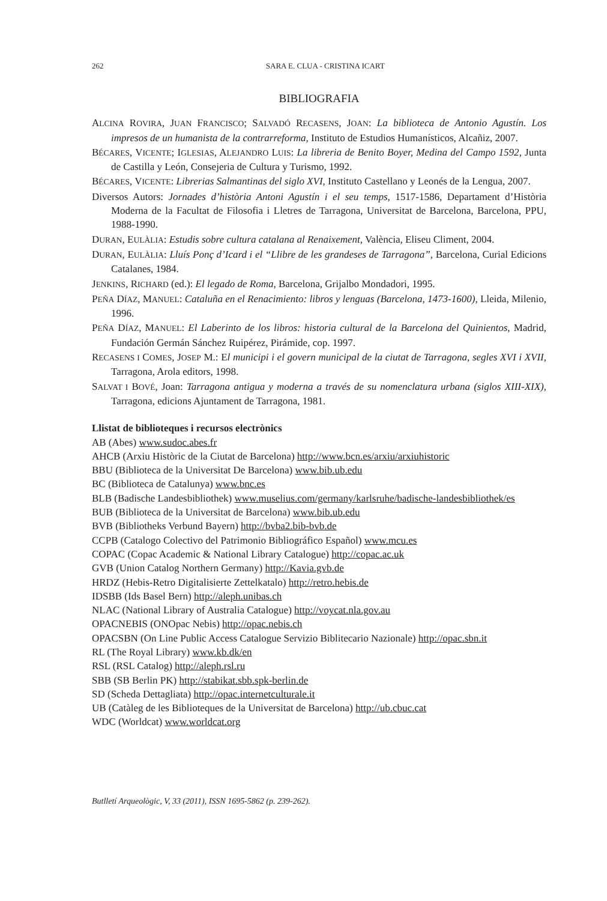262
SARA E. CLUA - CRISTINA ICART
BIBLIOGRAFIA
ALCINA ROVIRA, JUAN FRANCISCO; SALVADÓ RECASENS, JOAN: La biblioteca de Antonio Agustín. Los impresos de un humanista de la contrarreforma, Instituto de Estudios Humanísticos, Alcañiz, 2007.
BÉCARES, VICENTE; IGLESIAS, ALEJANDRO LUIS: La libreria de Benito Boyer, Medina del Campo 1592, Junta de Castilla y León, Consejeria de Cultura y Turismo, 1992.
BÉCARES, VICENTE: Librerias Salmantinas del siglo XVI, Instituto Castellano y Leonés de la Lengua, 2007.
Diversos Autors: Jornades d’història Antoni Agustín i el seu temps, 1517-1586, Departament d’Història Moderna de la Facultat de Filosofia i Lletres de Tarragona, Universitat de Barcelona, Barcelona, PPU, 1988-1990.
DURAN, EULÀLIA: Estudis sobre cultura catalana al Renaixement, València, Eliseu Climent, 2004.
DURAN, EULÀLIA: Lluís Ponç d’Icard i el “Llibre de les grandeses de Tarragona”, Barcelona, Curial Edicions Catalanes, 1984.
JENKINS, RICHARD (ed.): El legado de Roma, Barcelona, Grijalbo Mondadori, 1995.
PEÑA DÍAZ, MANUEL: Cataluña en el Renacimiento: libros y lenguas (Barcelona, 1473-1600), Lleida, Milenio, 1996.
PEÑA DÍAZ, MANUEL: El Laberinto de los libros: historia cultural de la Barcelona del Quinientos, Madrid, Fundación Germán Sánchez Ruipérez, Pirámide, cop. 1997.
RECASENS I COMES, JOSEP M.: El municipi i el govern municipal de la ciutat de Tarragona, segles XVI i XVII, Tarragona, Arola editors, 1998.
SALVAT I BOVÉ, Joan: Tarragona antigua y moderna a través de su nomenclatura urbana (siglos XIII-XIX), Tarragona, edicions Ajuntament de Tarragona, 1981.
Llistat de biblioteques i recursos electrònics
AB (Abes) www.sudoc.abes.fr
AHCB (Arxiu Històric de la Ciutat de Barcelona) http://www.bcn.es/arxiu/arxiuhistoric
BBU (Biblioteca de la Universitat De Barcelona) www.bib.ub.edu
BC (Biblioteca de Catalunya) www.bnc.es
BLB (Badische Landesbibliothek) www.muselius.com/germany/karlsruhe/badische-landesbibliothek/es
BUB (Biblioteca de la Universitat de Barcelona) www.bib.ub.edu
BVB (Bibliotheks Verbund Bayern) http://bvba2.bib-bvb.de
CCPB (Catalogo Colectivo del Patrimonio Bibliográfico Español) www.mcu.es
COPAC (Copac Academic & National Library Catalogue) http://copac.ac.uk
GVB (Union Catalog Northern Germany) http://Kavia.gvb.de
HRDZ (Hebis-Retro Digitalisierte Zettelkatalo) http://retro.hebis.de
IDSBB (Ids Basel Bern) http://aleph.unibas.ch
NLAC (National Library of Australia Catalogue) http://voycat.nla.gov.au
OPACNEBIS (ONOpac Nebis) http://opac.nebis.ch
OPACSBN (On Line Public Access Catalogue Servizio Biblitecario Nazionale) http://opac.sbn.it
RL (The Royal Library) www.kb.dk/en
RSL (RSL Catalog) http://aleph.rsl.ru
SBB (SB Berlin PK) http://stabikat.sbb.spk-berlin.de
SD (Scheda Dettagliata) http://opac.internetculturale.it
UB (Catàleg de les Biblioteques de la Universitat de Barcelona) http://ub.cbuc.cat
WDC (Worldcat) www.worldcat.org
Butlletí Arqueològic, V, 33 (2011), ISSN 1695-5862 (p. 239-262).